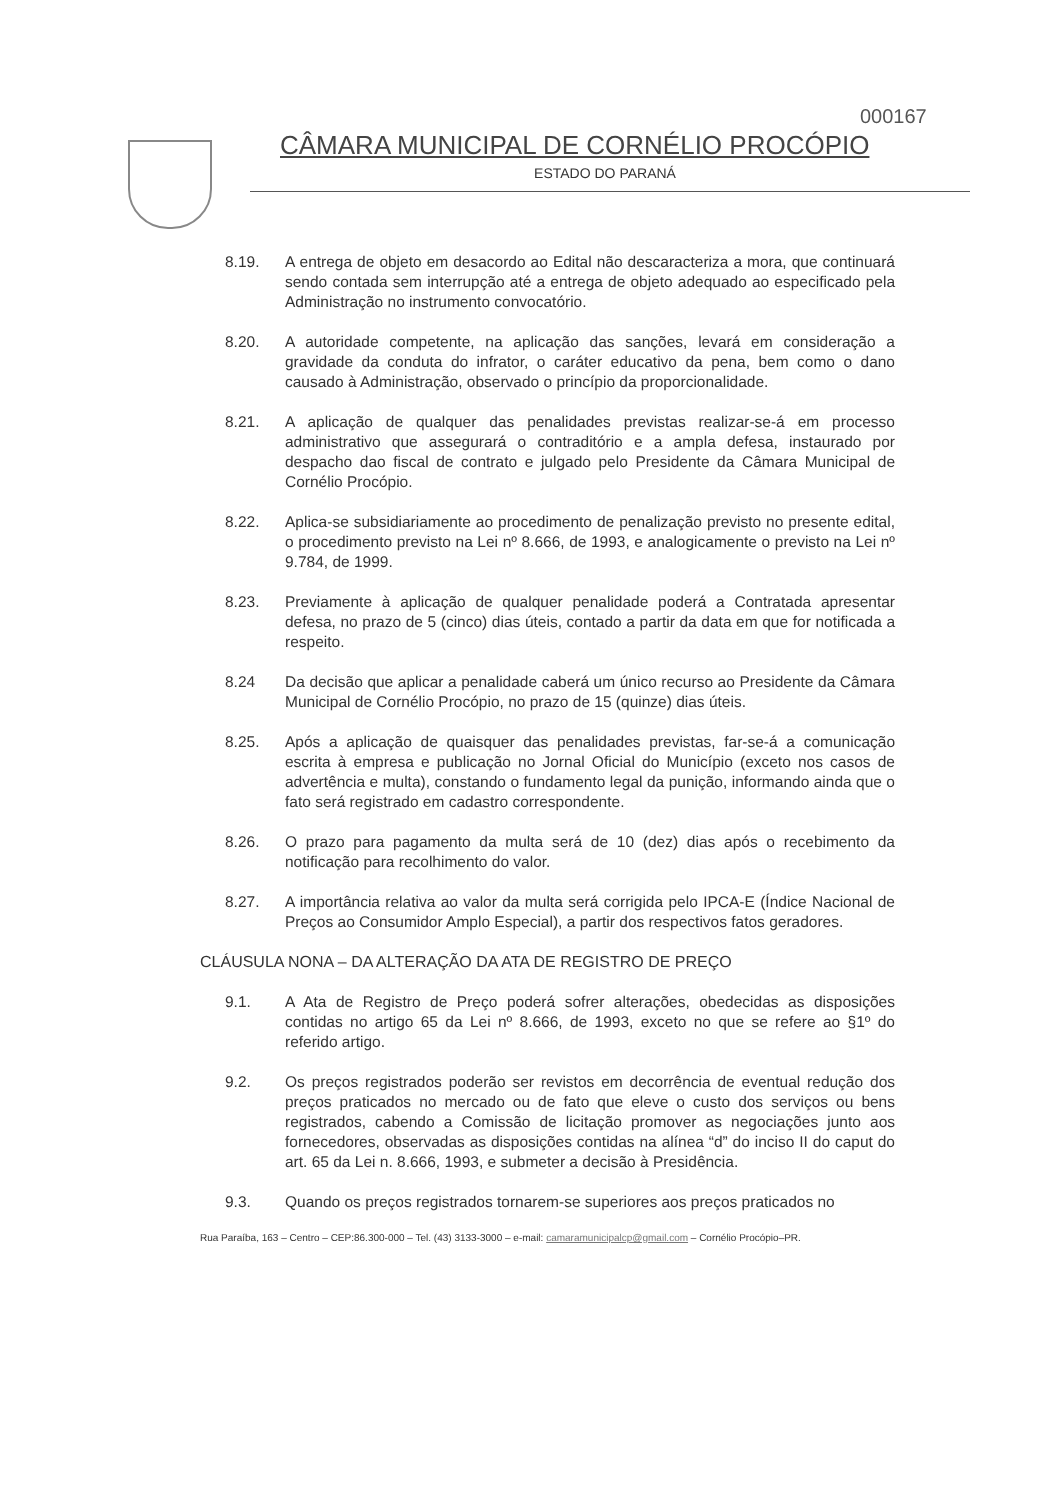000167
CÂMARA MUNICIPAL DE CORNÉLIO PROCÓPIO
ESTADO DO PARANÁ
8.19. A entrega de objeto em desacordo ao Edital não descaracteriza a mora, que continuará sendo contada sem interrupção até a entrega de objeto adequado ao especificado pela Administração no instrumento convocatório.
8.20. A autoridade competente, na aplicação das sanções, levará em consideração a gravidade da conduta do infrator, o caráter educativo da pena, bem como o dano causado à Administração, observado o princípio da proporcionalidade.
8.21. A aplicação de qualquer das penalidades previstas realizar-se-á em processo administrativo que assegurará o contraditório e a ampla defesa, instaurado por despacho dao fiscal de contrato e julgado pelo Presidente da Câmara Municipal de Cornélio Procópio.
8.22. Aplica-se subsidiariamente ao procedimento de penalização previsto no presente edital, o procedimento previsto na Lei nº 8.666, de 1993, e analogicamente o previsto na Lei nº 9.784, de 1999.
8.23. Previamente à aplicação de qualquer penalidade poderá a Contratada apresentar defesa, no prazo de 5 (cinco) dias úteis, contado a partir da data em que for notificada a respeito.
8.24 Da decisão que aplicar a penalidade caberá um único recurso ao Presidente da Câmara Municipal de Cornélio Procópio, no prazo de 15 (quinze) dias úteis.
8.25. Após a aplicação de quaisquer das penalidades previstas, far-se-á a comunicação escrita à empresa e publicação no Jornal Oficial do Município (exceto nos casos de advertência e multa), constando o fundamento legal da punição, informando ainda que o fato será registrado em cadastro correspondente.
8.26. O prazo para pagamento da multa será de 10 (dez) dias após o recebimento da notificação para recolhimento do valor.
8.27. A importância relativa ao valor da multa será corrigida pelo IPCA-E (Índice Nacional de Preços ao Consumidor Amplo Especial), a partir dos respectivos fatos geradores.
CLÁUSULA NONA – DA ALTERAÇÃO DA ATA DE REGISTRO DE PREÇO
9.1. A Ata de Registro de Preço poderá sofrer alterações, obedecidas as disposições contidas no artigo 65 da Lei nº 8.666, de 1993, exceto no que se refere ao §1º do referido artigo.
9.2. Os preços registrados poderão ser revistos em decorrência de eventual redução dos preços praticados no mercado ou de fato que eleve o custo dos serviços ou bens registrados, cabendo a Comissão de licitação promover as negociações junto aos fornecedores, observadas as disposições contidas na alínea “d” do inciso II do caput do art. 65 da Lei n. 8.666, 1993, e submeter a decisão à Presidência.
9.3. Quando os preços registrados tornarem-se superiores aos preços praticados no
Rua Paraíba, 163 – Centro – CEP:86.300-000 – Tel. (43) 3133-3000 – e-mail: camaramunicipalcp@gmail.com – Cornélio Procópio–PR.